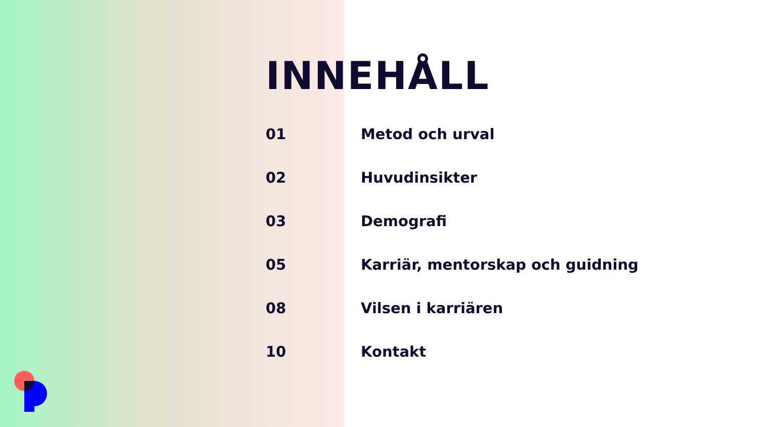INNEHÅLL
| 01 | Metod och urval |
| 02 | Huvudinsikter |
| 03 | Demografi |
| 05 | Karriär, mentorskap och guidning |
| 08 | Vilsen i karriären |
| 10 | Kontakt |